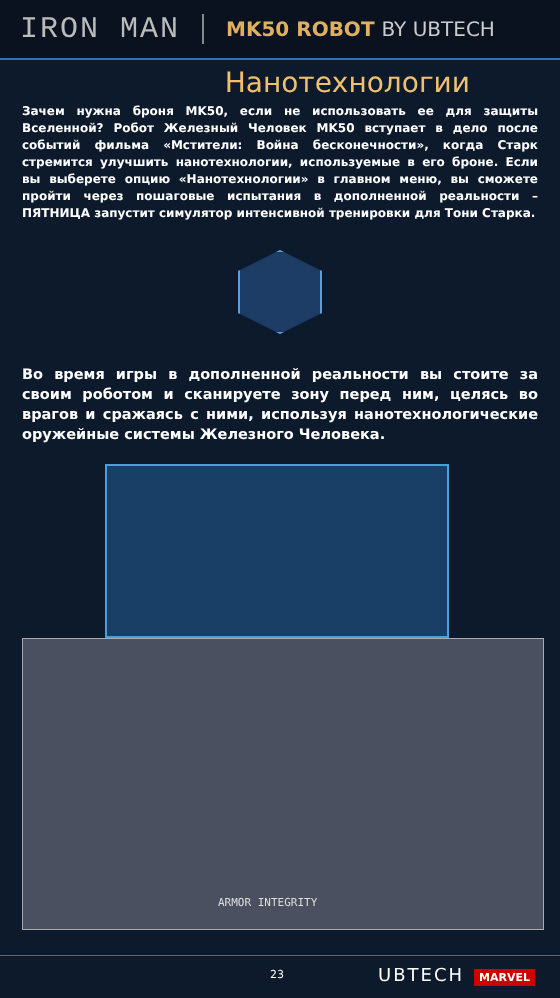IRON MAN
MK50 ROBOT BY UBTECH
Нанотехнологии
Зачем нужна броня MK50, если не использовать ее для защиты Вселенной? Робот Железный Человек MK50 вступает в дело после событий фильма «Мстители: Война бесконечности», когда Старк стремится улучшить нанотехнологии, используемые в его броне. Если вы выберете опцию «Нанотехнологии» в главном меню, вы сможете пройти через пошаговые испытания в дополненной реальности – ПЯТНИЦА запустит симулятор интенсивной тренировки для Тони Старка.
Во время игры в дополненной реальности вы стоите за своим роботом и сканируете зону перед ним, целясь во врагов и сражаясь с ними, используя нанотехнологические оружейные системы Железного Человека.
ARMOR INTEGRITY
23 UBTECH MARVEL